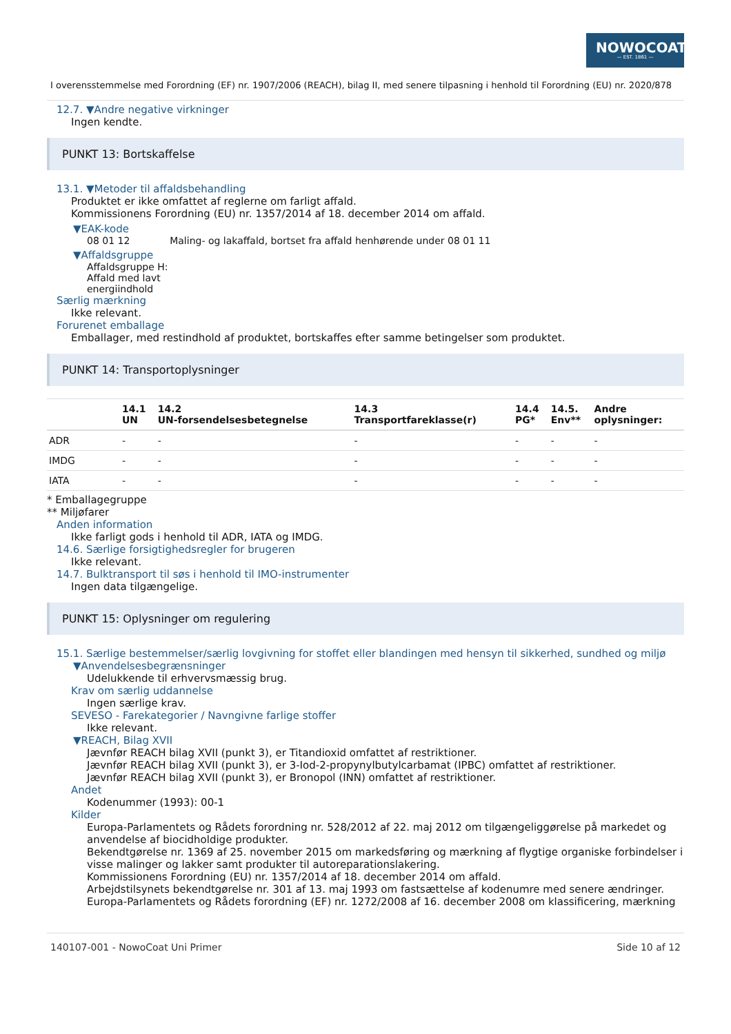NOWOCOAT
— EST. 1861 —
I overensstemmelse med Forordning (EF) nr. 1907/2006 (REACH), bilag II, med senere tilpasning i henhold til Forordning (EU) nr. 2020/878
12.7. ▼Andre negative virkninger
Ingen kendte.
PUNKT 13: Bortskaffelse
13.1. ▼Metoder til affaldsbehandling
Produktet er ikke omfattet af reglerne om farligt affald.
Kommissionens Forordning (EU) nr. 1357/2014 af 18. december 2014 om affald.
▼EAK-kode
08 01 12 Maling- og lakaffald, bortset fra affald henhørende under 08 01 11
▼Affaldsgruppe
Affaldsgruppe H:
Affald med lavt
energiindhold
Særlig mærkning
Ikke relevant.
Forurenet emballage
Emballager, med restindhold af produktet, bortskaffes efter samme betingelser som produktet.
PUNKT 14: Transportoplysninger
| | 14.1 UN | 14.2 UN-forsendelsesbetegnelse | 14.3 Transportfareklasse(r) | 14.4 PG* | 14.5. Env** | Andre oplysninger: |
| --- | --- | --- | --- | --- | --- | --- |
| ADR | - | - | - | - | - | - |
| IMDG | - | - | - | - | - | - |
| IATA | - | - | - | - | - | - |
* Emballagegruppe
** Miljøfarer
Anden information
Ikke farligt gods i henhold til ADR, IATA og IMDG.
14.6. Særlige forsigtighedsregler for brugeren
Ikke relevant.
14.7. Bulktransport til søs i henhold til IMO-instrumenter
Ingen data tilgængelige.
PUNKT 15: Oplysninger om regulering
15.1. Særlige bestemmelser/særlig lovgivning for stoffet eller blandingen med hensyn til sikkerhed, sundhed og miljø
▼Anvendelsesbegrænsninger
Udelukkende til erhvervsmæssig brug.
Krav om særlig uddannelse
Ingen særlige krav.
SEVESO - Farekategorier / Navngivne farlige stoffer
Ikke relevant.
▼REACH, Bilag XVII
Jævnfør REACH bilag XVII (punkt 3), er Titandioxid omfattet af restriktioner.
Jævnfør REACH bilag XVII (punkt 3), er 3-Iod-2-propynylbutylcarbamat (IPBC) omfattet af restriktioner.
Jævnfør REACH bilag XVII (punkt 3), er Bronopol (INN) omfattet af restriktioner.
Andet
Kodenummer (1993): 00-1
Kilder
Europa-Parlamentets og Rådets forordning nr. 528/2012 af 22. maj 2012 om tilgængeliggørelse på markedet og anvendelse af biocidholdige produkter.
Bekendtgørelse nr. 1369 af 25. november 2015 om markedsføring og mærkning af flygtige organiske forbindelser i visse malinger og lakker samt produkter til autoreparationslakering.
Kommissionens Forordning (EU) nr. 1357/2014 af 18. december 2014 om affald.
Arbejdstilsynets bekendtgørelse nr. 301 af 13. maj 1993 om fastsættelse af kodenumre med senere ændringer.
Europa-Parlamentets og Rådets forordning (EF) nr. 1272/2008 af 16. december 2008 om klassificering, mærkning
140107-001 - NowoCoat Uni Primer Side 10 af 12